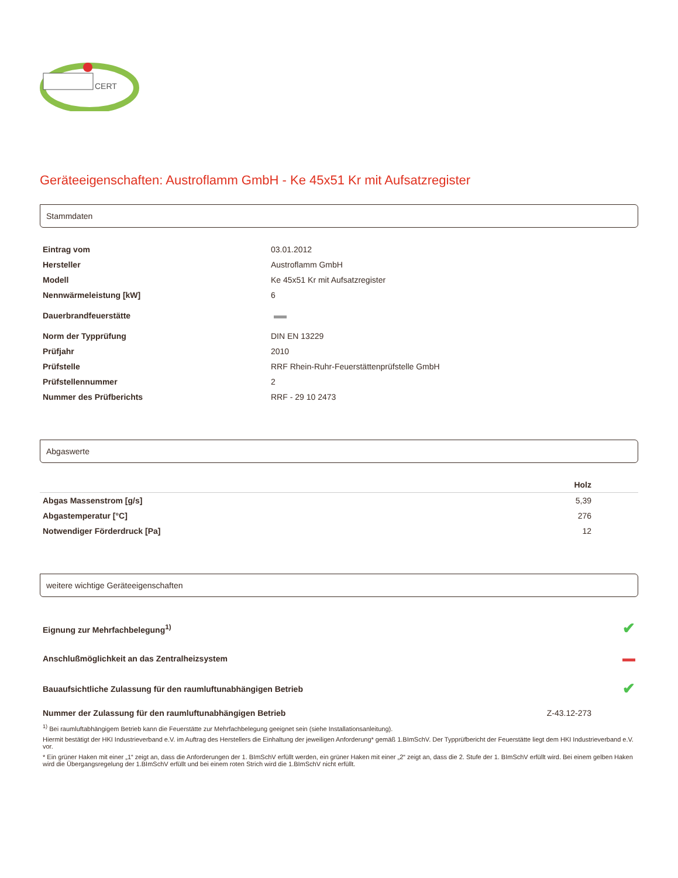CERT
Geräteeigenschaften: Austroflamm GmbH - Ke 45x51 Kr mit Aufsatzregister
Stammdaten
| Eintrag vom | 03.01.2012 |
| Hersteller | Austroflamm GmbH |
| Modell | Ke 45x51 Kr mit Aufsatzregister |
| Nennwärmeleistung [kW] | 6 |
| Dauerbrandfeuerstätte | |
| Norm der Typprüfung | DIN EN 13229 |
| Prüfjahr | 2010 |
| Prüfstelle | RRF Rhein-Ruhr-Feuerstättenprüfstelle GmbH |
| Prüfstellennummer | 2 |
| Nummer des Prüfberichts | RRF - 29 10 2473 |
Abgaswerte
| | Holz |
| --- | --- |
| Abgas Massenstrom [g/s] | 5,39 |
| Abgastemperatur [°C] | 276 |
| Notwendiger Förderdruck [Pa] | 12 |
weitere wichtige Geräteeigenschaften
| Eignung zur Mehrfachbelegung<sup>1)</sup> | ✔ |
| Anschlußmöglichkeit an das Zentralheizsystem | |
| Bauaufsichtliche Zulassung für den raumluftunabhängigen Betrieb | ✔ |
| Nummer der Zulassung für den raumluftunabhängigen Betrieb | Z-43.12-273 |
<sup>1)</sup> Bei raumluftabhängigem Betrieb kann die Feuerstätte zur Mehrfachbelegung geeignet sein (siehe Installationsanleitung).
Hiermit bestätigt der HKI Industrieverband e.V. im Auftrag des Herstellers die Einhaltung der jeweiligen Anforderung* gemäß 1.BImSchV. Der Typprüfbericht der Feuerstätte liegt dem HKI Industrieverband e.V. vor.
* Ein grüner Haken mit einer „1“ zeigt an, dass die Anforderungen der 1. BImSchV erfüllt werden, ein grüner Haken mit einer „2“ zeigt an, dass die 2. Stufe der 1. BImSchV erfüllt wird. Bei einem gelben Haken wird die Übergangsregelung der 1.BImSchV erfüllt und bei einem roten Strich wird die 1.BImSchV nicht erfüllt.